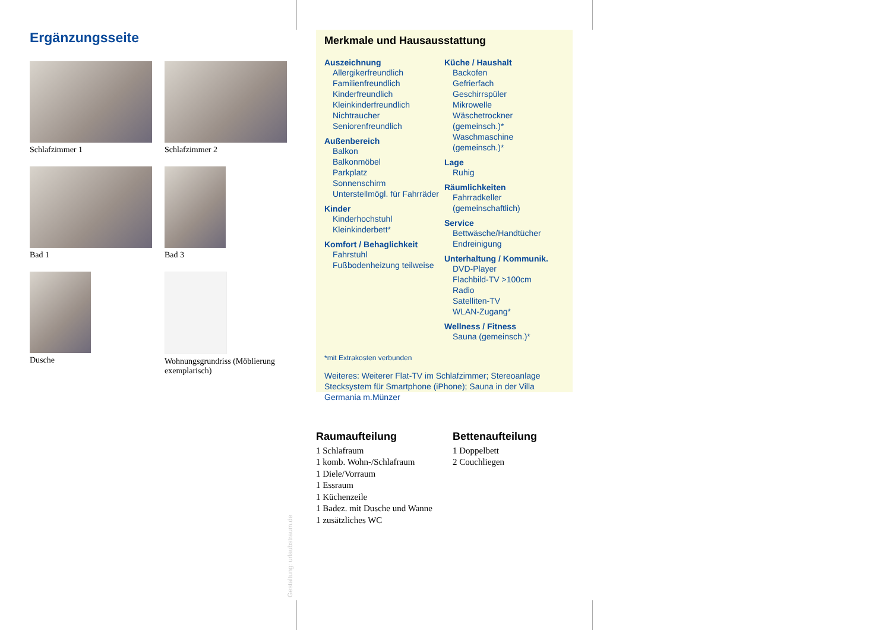Ergänzungsseite
Schlafzimmer 1
Schlafzimmer 2
Bad 1
Bad 3
Dusche
Wohnungsgrundriss (Möblierung exemplarisch)
Merkmale und Hausausstattung
Auszeichnung
Allergikerfreundlich
Familienfreundlich
Kinderfreundlich
Kleinkinderfreundlich
Nichtraucher
Seniorenfreundlich
Außenbereich
Balkon
Balkonmöbel
Parkplatz
Sonnenschirm
Unterstellmögl. für Fahrräder
Kinder
Kinderhochstuhl
Kleinkinderbett*
Komfort / Behaglichkeit
Fahrstuhl
Fußbodenheizung teilweise
Küche / Haushalt
Backofen
Gefrierfach
Geschirrspüler
Mikrowelle
Wäschetrockner (gemeinsch.)*
Waschmaschine (gemeinsch.)*
Lage
Ruhig
Räumlichkeiten
Fahrradkeller (gemeinschaftlich)
Service
Bettwäsche/Handtücher
Endreinigung
Unterhaltung / Kommunik.
DVD-Player
Flachbild-TV >100cm
Radio
Satelliten-TV
WLAN-Zugang*
Wellness / Fitness
Sauna (gemeinsch.)*
*mit Extrakosten verbunden
Weiteres: Weiterer Flat-TV im Schlafzimmer; Stereoanlage Stecksystem für Smartphone (iPhone); Sauna in der Villa Germania m.Münzer
Raumaufteilung
1 Schlafraum
1 komb. Wohn-/Schlafraum
1 Diele/Vorraum
1 Essraum
1 Küchenzeile
1 Badez. mit Dusche und Wanne
1 zusätzliches WC
Bettenaufteilung
1 Doppelbett
2 Couchliegen
Gestaltung: urlaubstraum.de